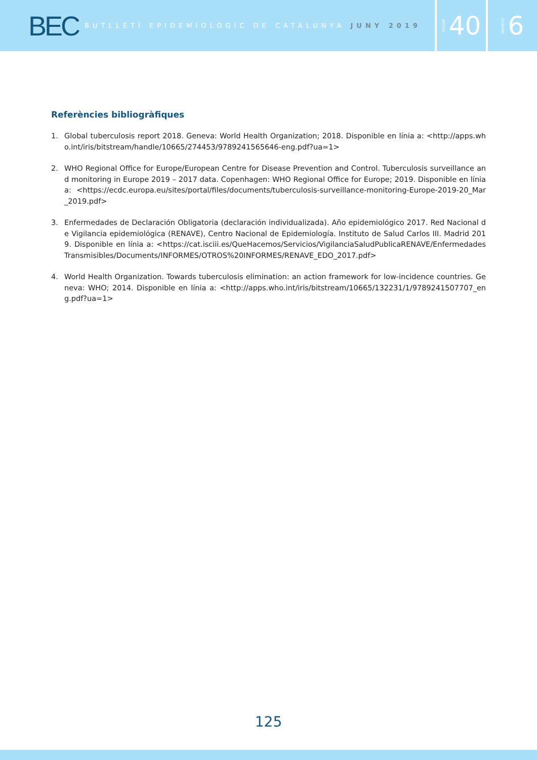BEC
BUTLLETÍ EPIDEMIOLÒGIC DE CATALUNYA JUNY 2019
VOLUM 40
NÚMERO 6
Referències bibliogràfiques
1. Global tuberculosis report 2018. Geneva: World Health Organization; 2018. Disponible en línia a: <http://apps.who.int/iris/bitstream/handle/10665/274453/9789241565646-eng.pdf?ua=1>
2. WHO Regional Office for Europe/European Centre for Disease Prevention and Control. Tuberculosis surveillance and monitoring in Europe 2019 – 2017 data. Copenhagen: WHO Regional Office for Europe; 2019. Disponible en línia a: <https://ecdc.europa.eu/sites/portal/files/documents/tuberculosis-surveillance-monitoring-Europe-2019-20_Mar_2019.pdf>
3. Enfermedades de Declaración Obligatoria (declaración individualizada). Año epidemiológico 2017. Red Nacional de Vigilancia epidemiológica (RENAVE), Centro Nacional de Epidemiología. Instituto de Salud Carlos III. Madrid 2019. Disponible en línia a: <https://cat.isciii.es/QueHacemos/Servicios/VigilanciaSaludPublicaRENAVE/EnfermedadesTransmisibles/Documents/INFORMES/OTROS%20INFORMES/RENAVE_EDO_2017.pdf>
4. World Health Organization. Towards tuberculosis elimination: an action framework for low-incidence countries. Geneva: WHO; 2014. Disponible en línia a: <http://apps.who.int/iris/bitstream/10665/132231/1/9789241507707_eng.pdf?ua=1>
125